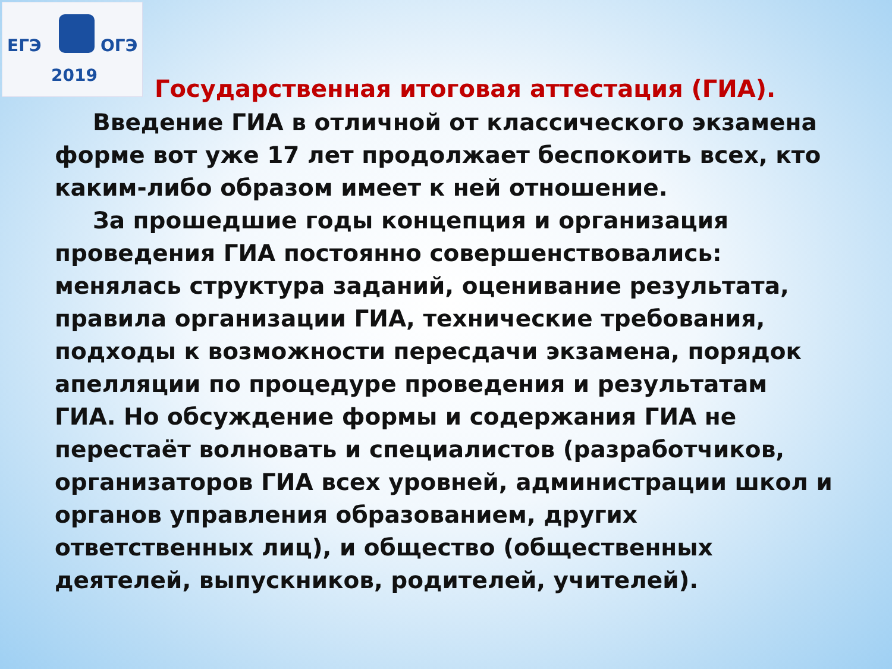ЕГЭ ОГЭ
2019
Государственная итоговая аттестация (ГИА).
Введение ГИА в отличной от классического экзамена форме вот уже 17 лет продолжает беспокоить всех, кто каким-либо образом имеет к ней отношение.
За прошедшие годы концепция и организация проведения ГИА постоянно совершенствовались: менялась структура заданий, оценивание результата, правила организации ГИА, технические требования, подходы к возможности пересдачи экзамена, порядок апелляции по процедуре проведения и результатам ГИА. Но обсуждение формы и содержания ГИА не перестаёт волновать и специалистов (разработчиков, организаторов ГИА всех уровней, администрации школ и органов управления образованием, других ответственных лиц), и общество (общественных деятелей, выпускников, родителей, учителей).